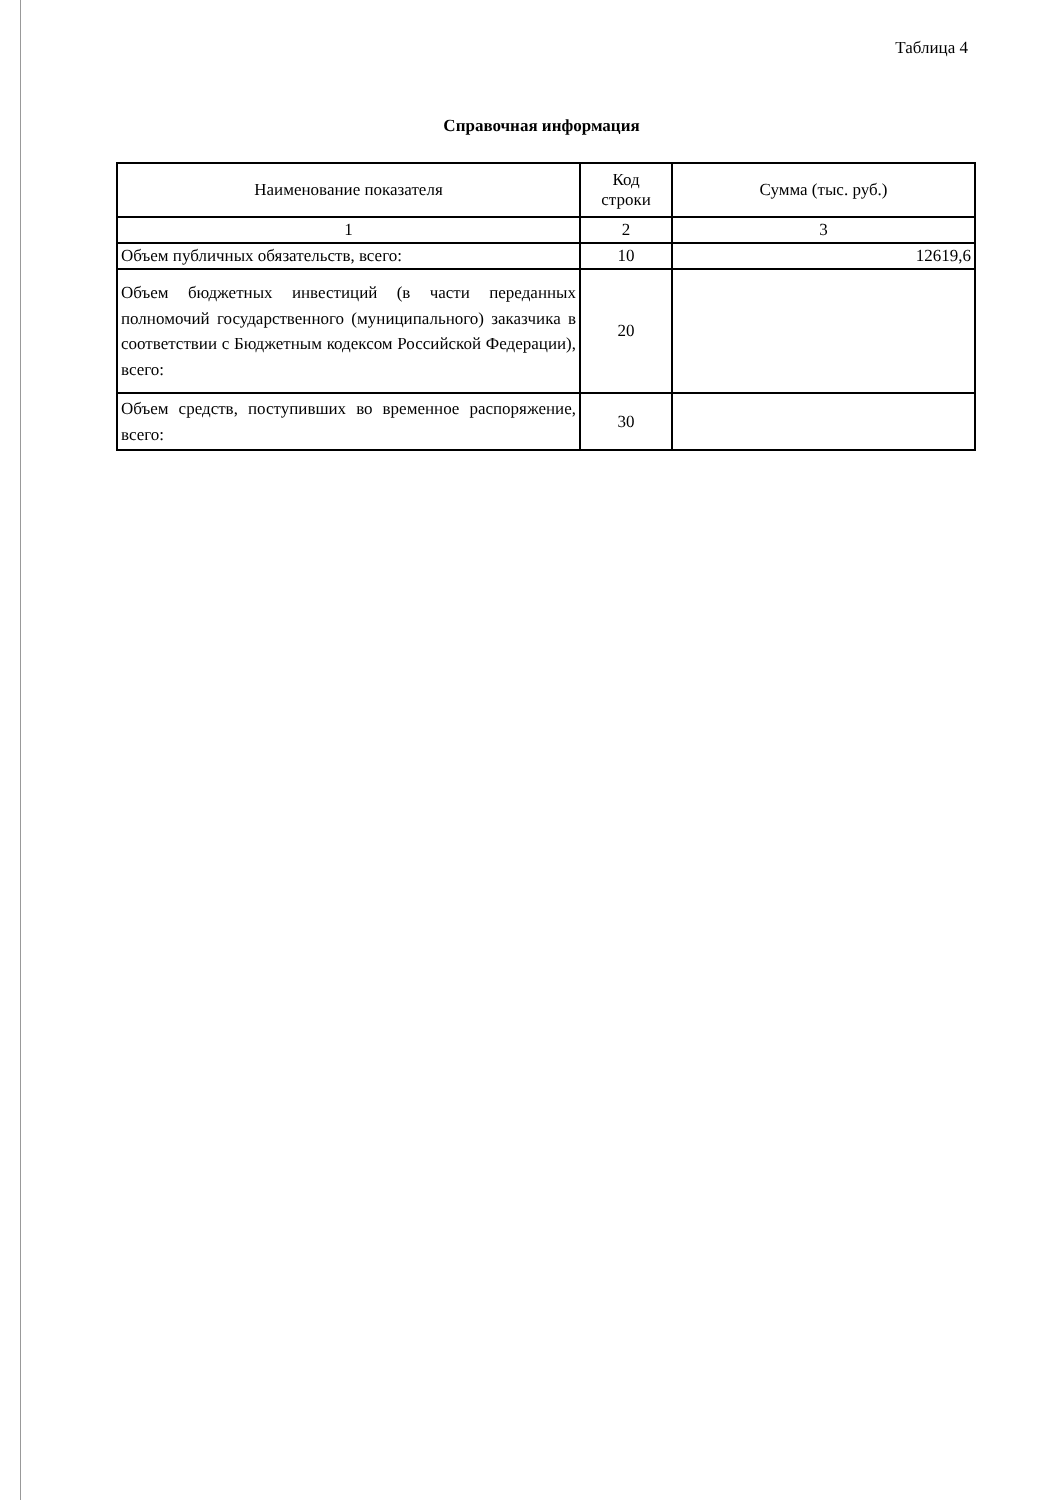Таблица 4
Справочная информация
| Наименование показателя | Код строки | Сумма (тыс. руб.) |
| --- | --- | --- |
| 1 | 2 | 3 |
| Объем публичных обязательств, всего: | 10 | 12619,6 |
| Объем бюджетных инвестиций (в части переданных полномочий государственного (муниципального) заказчика в соответствии с Бюджетным кодексом Российской Федерации), всего: | 20 | |
| Объем средств, поступивших во временное распоряжение, всего: | 30 | |